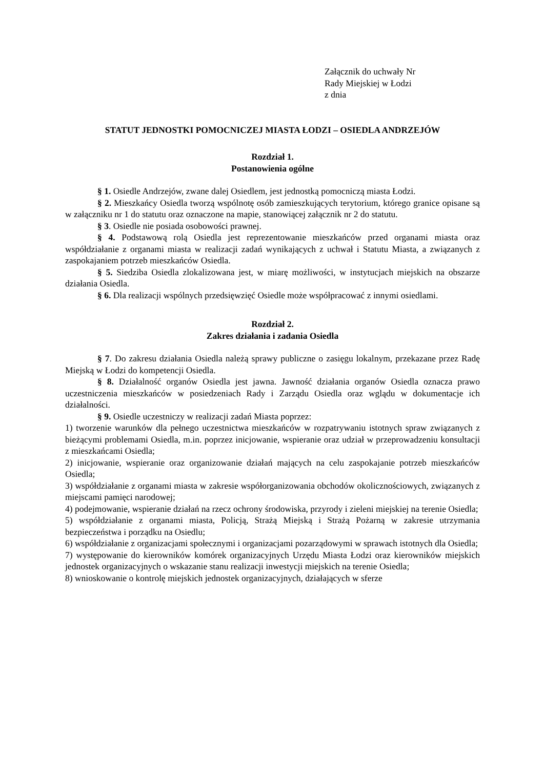Załącznik do uchwały Nr
Rady Miejskiej w Łodzi
z dnia
STATUT JEDNOSTKI POMOCNICZEJ MIASTA ŁODZI – OSIEDLA ANDRZEJÓW
Rozdział 1.
Postanowienia ogólne
§ 1. Osiedle Andrzejów, zwane dalej Osiedlem, jest jednostką pomocniczą miasta Łodzi.
§ 2. Mieszkańcy Osiedla tworzą wspólnotę osób zamieszkujących terytorium, którego granice opisane są w załączniku nr 1 do statutu oraz oznaczone na mapie, stanowiącej załącznik nr 2 do statutu.
§ 3. Osiedle nie posiada osobowości prawnej.
§ 4. Podstawową rolą Osiedla jest reprezentowanie mieszkańców przed organami miasta oraz współdziałanie z organami miasta w realizacji zadań wynikających z uchwał i Statutu Miasta, a związanych z zaspokajaniem potrzeb mieszkańców Osiedla.
§ 5. Siedziba Osiedla zlokalizowana jest, w miarę możliwości, w instytucjach miejskich na obszarze działania Osiedla.
§ 6. Dla realizacji wspólnych przedsięwzięć Osiedle może współpracować z innymi osiedlami.
Rozdział 2.
Zakres działania i zadania Osiedla
§ 7. Do zakresu działania Osiedla należą sprawy publiczne o zasięgu lokalnym, przekazane przez Radę Miejską w Łodzi do kompetencji Osiedla.
§ 8. Działalność organów Osiedla jest jawna. Jawność działania organów Osiedla oznacza prawo uczestniczenia mieszkańców w posiedzeniach Rady i Zarządu Osiedla oraz wglądu w dokumentacje ich działalności.
§ 9. Osiedle uczestniczy w realizacji zadań Miasta poprzez:
1) tworzenie warunków dla pełnego uczestnictwa mieszkańców w rozpatrywaniu istotnych spraw związanych z bieżącymi problemami Osiedla, m.in. poprzez inicjowanie, wspieranie oraz udział w przeprowadzeniu konsultacji z mieszkańcami Osiedla;
2) inicjowanie, wspieranie oraz organizowanie działań mających na celu zaspokajanie potrzeb mieszkańców Osiedla;
3) współdziałanie z organami miasta w zakresie współorganizowania obchodów okolicznościowych, związanych z miejscami pamięci narodowej;
4) podejmowanie, wspieranie działań na rzecz ochrony środowiska, przyrody i zieleni miejskiej na terenie Osiedla;
5) współdziałanie z organami miasta, Policją, Strażą Miejską i Strażą Pożarną w zakresie utrzymania bezpieczeństwa i porządku na Osiedlu;
6) współdziałanie z organizacjami społecznymi i organizacjami pozarządowymi w sprawach istotnych dla Osiedla;
7) występowanie do kierowników komórek organizacyjnych Urzędu Miasta Łodzi oraz kierowników miejskich jednostek organizacyjnych o wskazanie stanu realizacji inwestycji miejskich na terenie Osiedla;
8) wnioskowanie o kontrolę miejskich jednostek organizacyjnych, działających w sferze